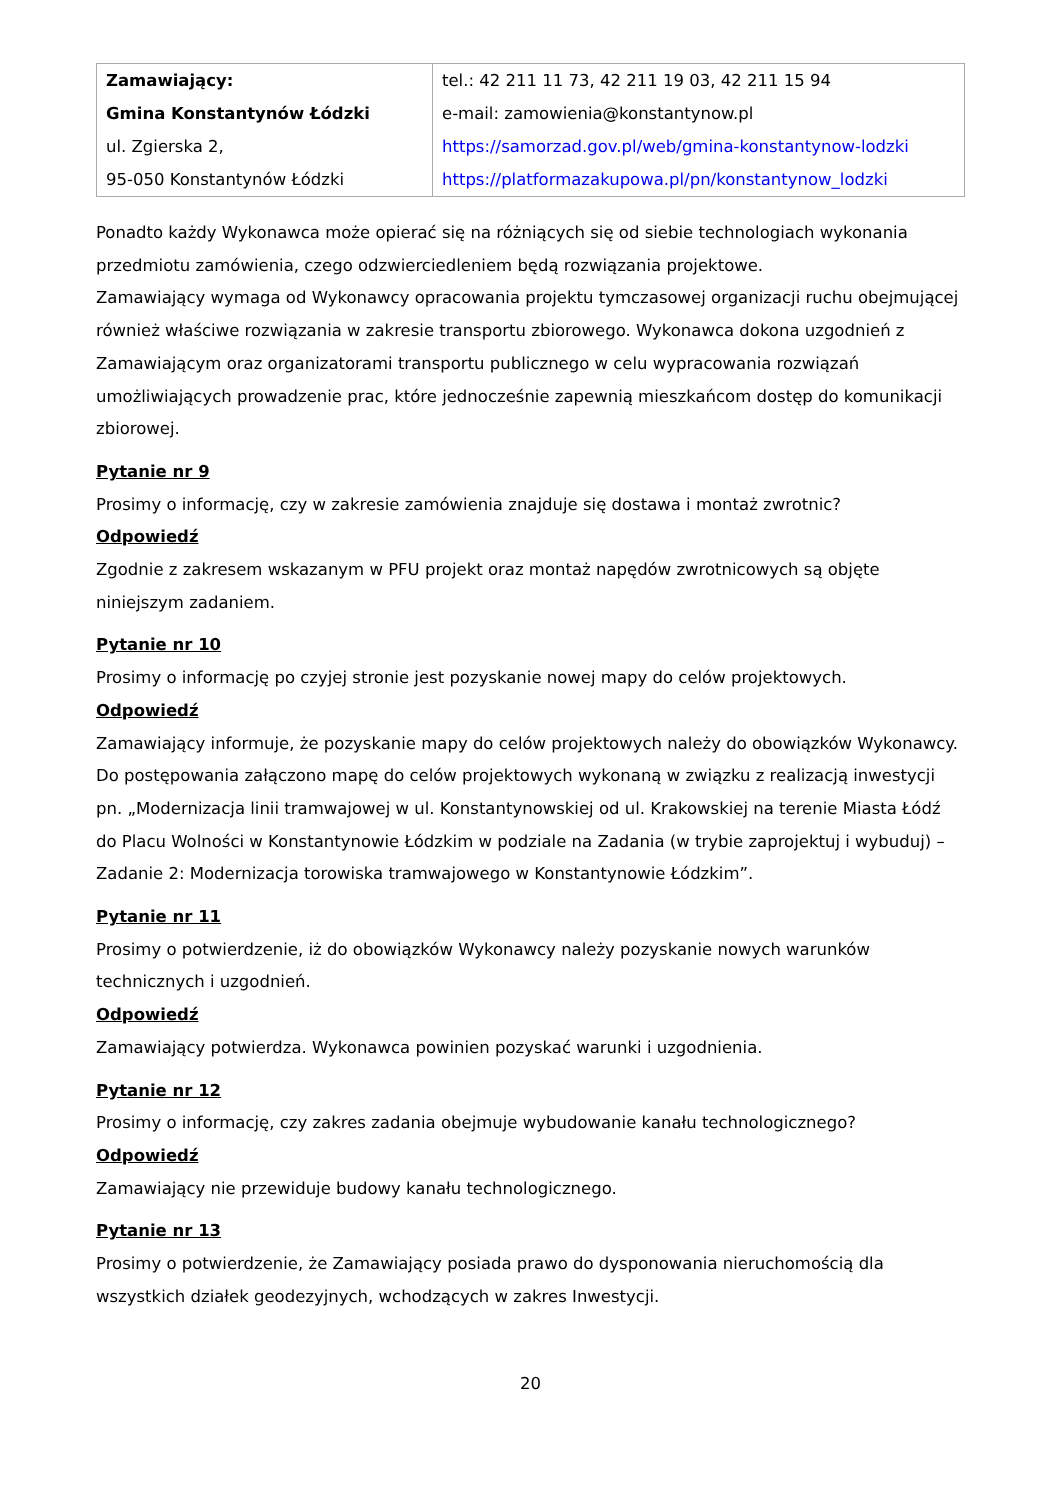| Zamawiający: Gmina Konstantynów Łódzki ul. Zgierska 2, 95-050 Konstantynów Łódzki | tel.: 42 211 11 73, 42 211 19 03, 42 211 15 94 e-mail: zamowienia@konstantynow.pl https://samorzad.gov.pl/web/gmina-konstantynow-lodzki https://platformazakupowa.pl/pn/konstantynow_lodzki |
Ponadto każdy Wykonawca może opierać się na różniących się od siebie technologiach wykonania przedmiotu zamówienia, czego odzwierciedleniem będą rozwiązania projektowe.
Zamawiający wymaga od Wykonawcy opracowania projektu tymczasowej organizacji ruchu obejmującej również właściwe rozwiązania w zakresie transportu zbiorowego. Wykonawca dokona uzgodnień z Zamawiającym oraz organizatorami transportu publicznego w celu wypracowania rozwiązań umożliwiających prowadzenie prac, które jednocześnie zapewnią mieszkańcom dostęp do komunikacji zbiorowej.
Pytanie nr 9
Prosimy o informację, czy w zakresie zamówienia znajduje się dostawa i montaż zwrotnic?
Odpowiedź
Zgodnie z zakresem wskazanym w PFU projekt oraz montaż napędów zwrotnicowych są objęte niniejszym zadaniem.
Pytanie nr 10
Prosimy o informację po czyjej stronie jest pozyskanie nowej mapy do celów projektowych.
Odpowiedź
Zamawiający informuje, że pozyskanie mapy do celów projektowych należy do obowiązków Wykonawcy. Do postępowania załączono mapę do celów projektowych wykonaną w związku z realizacją inwestycji pn. „Modernizacja linii tramwajowej w ul. Konstantynowskiej od ul. Krakowskiej na terenie Miasta Łódź do Placu Wolności w Konstantynowie Łódzkim w podziale na Zadania (w trybie zaprojektuj i wybuduj) – Zadanie 2: Modernizacja torowiska tramwajowego w Konstantynowie Łódzkim”.
Pytanie nr 11
Prosimy o potwierdzenie, iż do obowiązków Wykonawcy należy pozyskanie nowych warunków technicznych i uzgodnień.
Odpowiedź
Zamawiający potwierdza. Wykonawca powinien pozyskać warunki i uzgodnienia.
Pytanie nr 12
Prosimy o informację, czy zakres zadania obejmuje wybudowanie kanału technologicznego?
Odpowiedź
Zamawiający nie przewiduje budowy kanału technologicznego.
Pytanie nr 13
Prosimy o potwierdzenie, że Zamawiający posiada prawo do dysponowania nieruchomością dla wszystkich działek geodezyjnych, wchodzących w zakres Inwestycji.
20